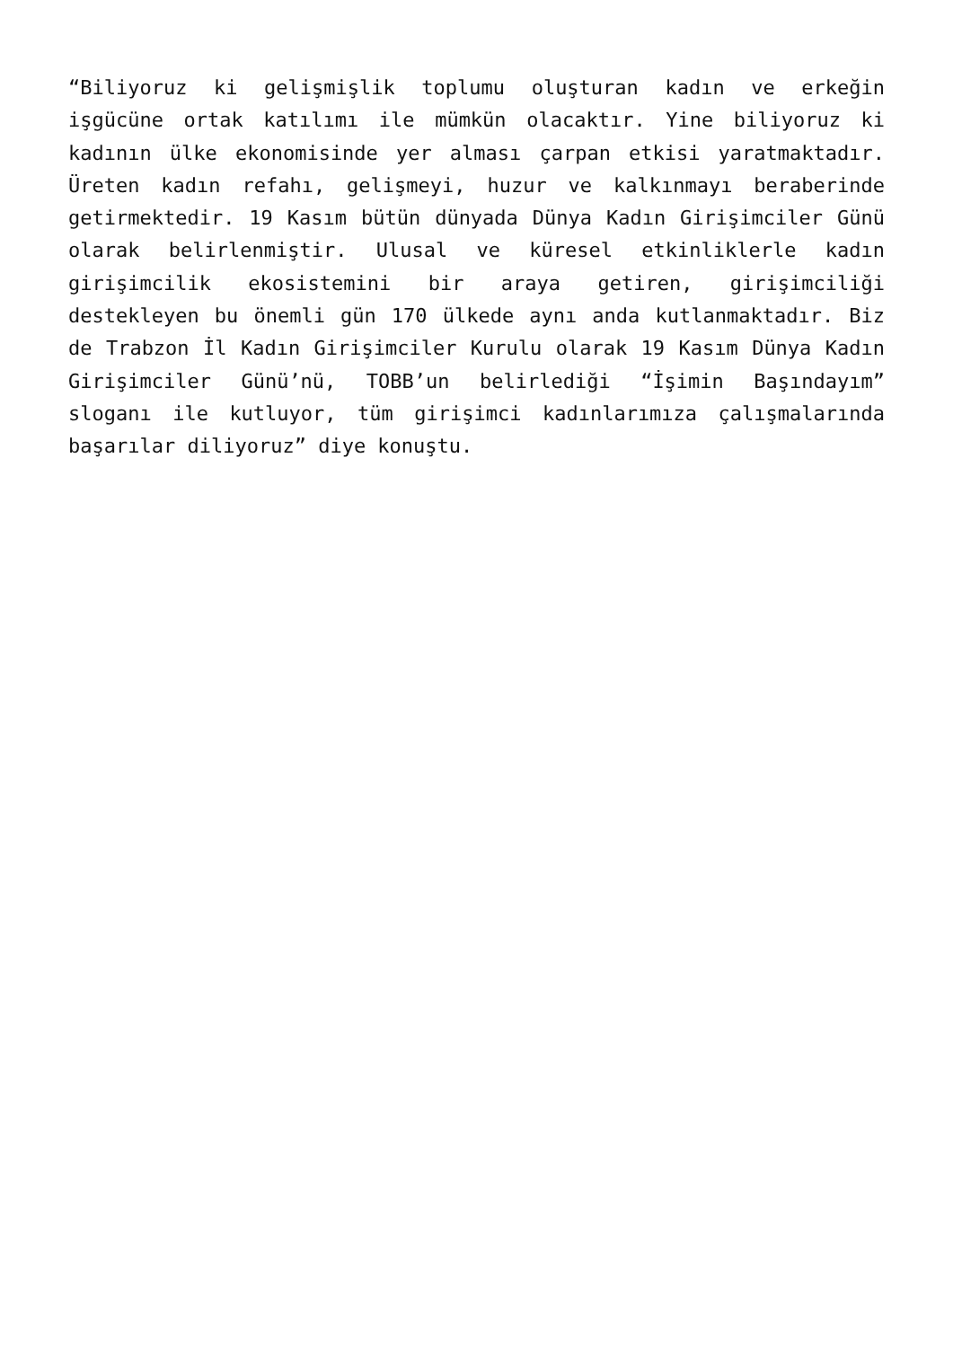“Biliyoruz ki gelişmişlik toplumu oluşturan kadın ve erkeğin işgücüne ortak katılımı ile mümkün olacaktır. Yine biliyoruz ki kadının ülke ekonomisinde yer alması çarpan etkisi yaratmaktadır. Üreten kadın refahı, gelişmeyi, huzur ve kalkınmayı beraberinde getirmektedir. 19 Kasım bütün dünyada Dünya Kadın Girişimciler Günü olarak belirlenmiştir. Ulusal ve küresel etkinliklerle kadın girişimcilik ekosistemini bir araya getiren, girişimciliği destekleyen bu önemli gün 170 ülkede aynı anda kutlanmaktadır. Biz de Trabzon İl Kadın Girişimciler Kurulu olarak 19 Kasım Dünya Kadın Girişimciler Günü’nü, TOBB’un belirlediği “İşimin Başındayım” sloganı ile kutluyor, tüm girişimci kadınlarımıza çalışmalarında başarılar diliyoruz” diye konuştu.